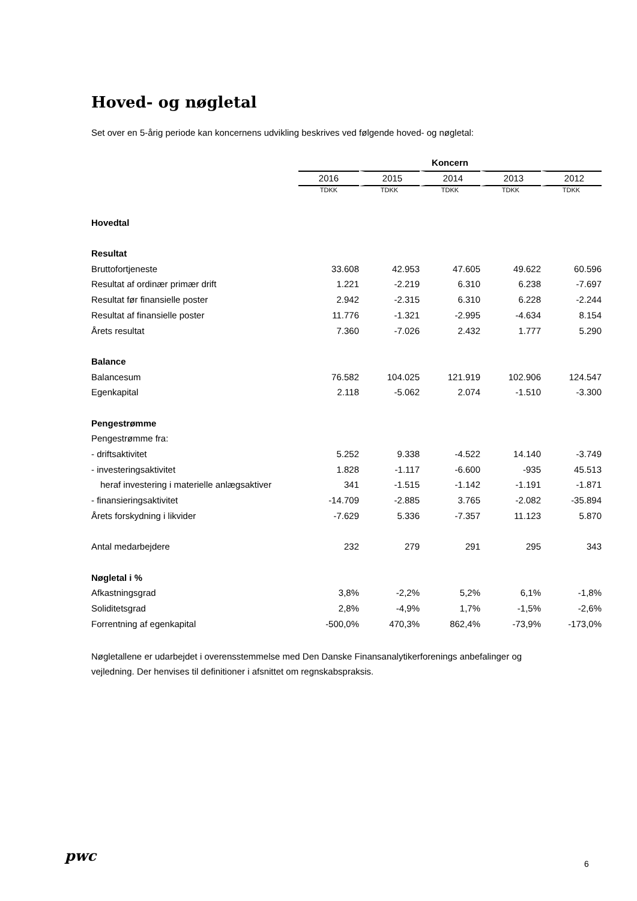Hoved- og nøgletal
Set over en 5-årig periode kan koncernens udvikling beskrives ved følgende hoved- og nøgletal:
| | Koncern | | | | |
| | 2016 | 2015 | 2014 | 2013 | 2012 |
| | TDKK | TDKK | TDKK | TDKK | TDKK |
| Hovedtal | | | | | |
| Resultat | | | | | |
| Bruttofortjeneste | 33.608 | 42.953 | 47.605 | 49.622 | 60.596 |
| Resultat af ordinær primær drift | 1.221 | -2.219 | 6.310 | 6.238 | -7.697 |
| Resultat før finansielle poster | 2.942 | -2.315 | 6.310 | 6.228 | -2.244 |
| Resultat af finansielle poster | 11.776 | -1.321 | -2.995 | -4.634 | 8.154 |
| Årets resultat | 7.360 | -7.026 | 2.432 | 1.777 | 5.290 |
| Balance | | | | | |
| Balancesum | 76.582 | 104.025 | 121.919 | 102.906 | 124.547 |
| Egenkapital | 2.118 | -5.062 | 2.074 | -1.510 | -3.300 |
| Pengestrømme | | | | | |
| Pengestrømme fra: | | | | | |
| - driftsaktivitet | 5.252 | 9.338 | -4.522 | 14.140 | -3.749 |
| - investeringsaktivitet | 1.828 | -1.117 | -6.600 | -935 | 45.513 |
| heraf investering i materielle anlægsaktiver | 341 | -1.515 | -1.142 | -1.191 | -1.871 |
| - finansieringsaktivitet | -14.709 | -2.885 | 3.765 | -2.082 | -35.894 |
| Årets forskydning i likvider | -7.629 | 5.336 | -7.357 | 11.123 | 5.870 |
| Antal medarbejdere | 232 | 279 | 291 | 295 | 343 |
| Nøgletal i % | | | | | |
| Afkastningsgrad | 3,8% | -2,2% | 5,2% | 6,1% | -1,8% |
| Soliditetsgrad | 2,8% | -4,9% | 1,7% | -1,5% | -2,6% |
| Forrentning af egenkapital | -500,0% | 470,3% | 862,4% | -73,9% | -173,0% |
Nøgletallene er udarbejdet i overensstemmelse med Den Danske Finansanalytikerforenings anbefalinger og vejledning. Der henvises til definitioner i afsnittet om regnskabspraksis.
pwc 6